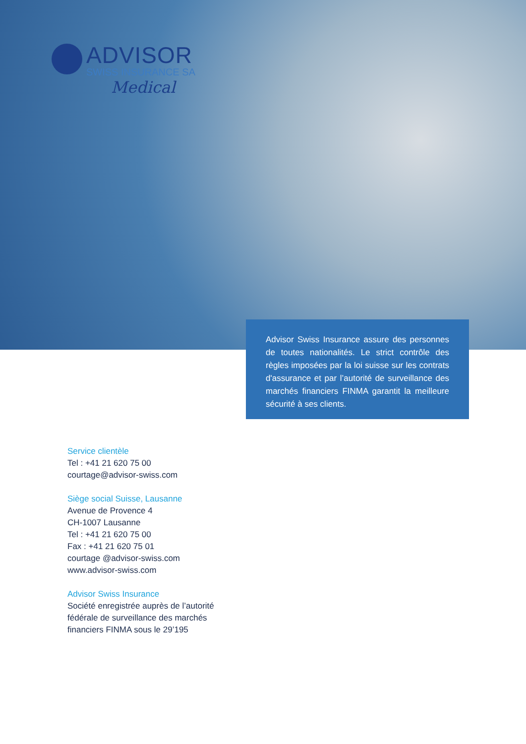ADVISOR
SWISS INSURANCE SA
Medical
Advisor Swiss Insurance assure des personnes de toutes nationalités. Le strict contrôle des règles imposées par la loi suisse sur les contrats d'assurance et par l’autorité de surveillance des marchés financiers FINMA garantit la meilleure sécurité à ses clients.
Service clientèle
Tel : +41 21 620 75 00
courtage@advisor-swiss.com
Siège social Suisse, Lausanne
Avenue de Provence 4
CH-1007 Lausanne
Tel : +41 21 620 75 00
Fax : +41 21 620 75 01
courtage @advisor-swiss.com
www.advisor-swiss.com
Advisor Swiss Insurance
Société enregistrée auprès de l’autorité
fédérale de surveillance des marchés
financiers FINMA sous le 29’195